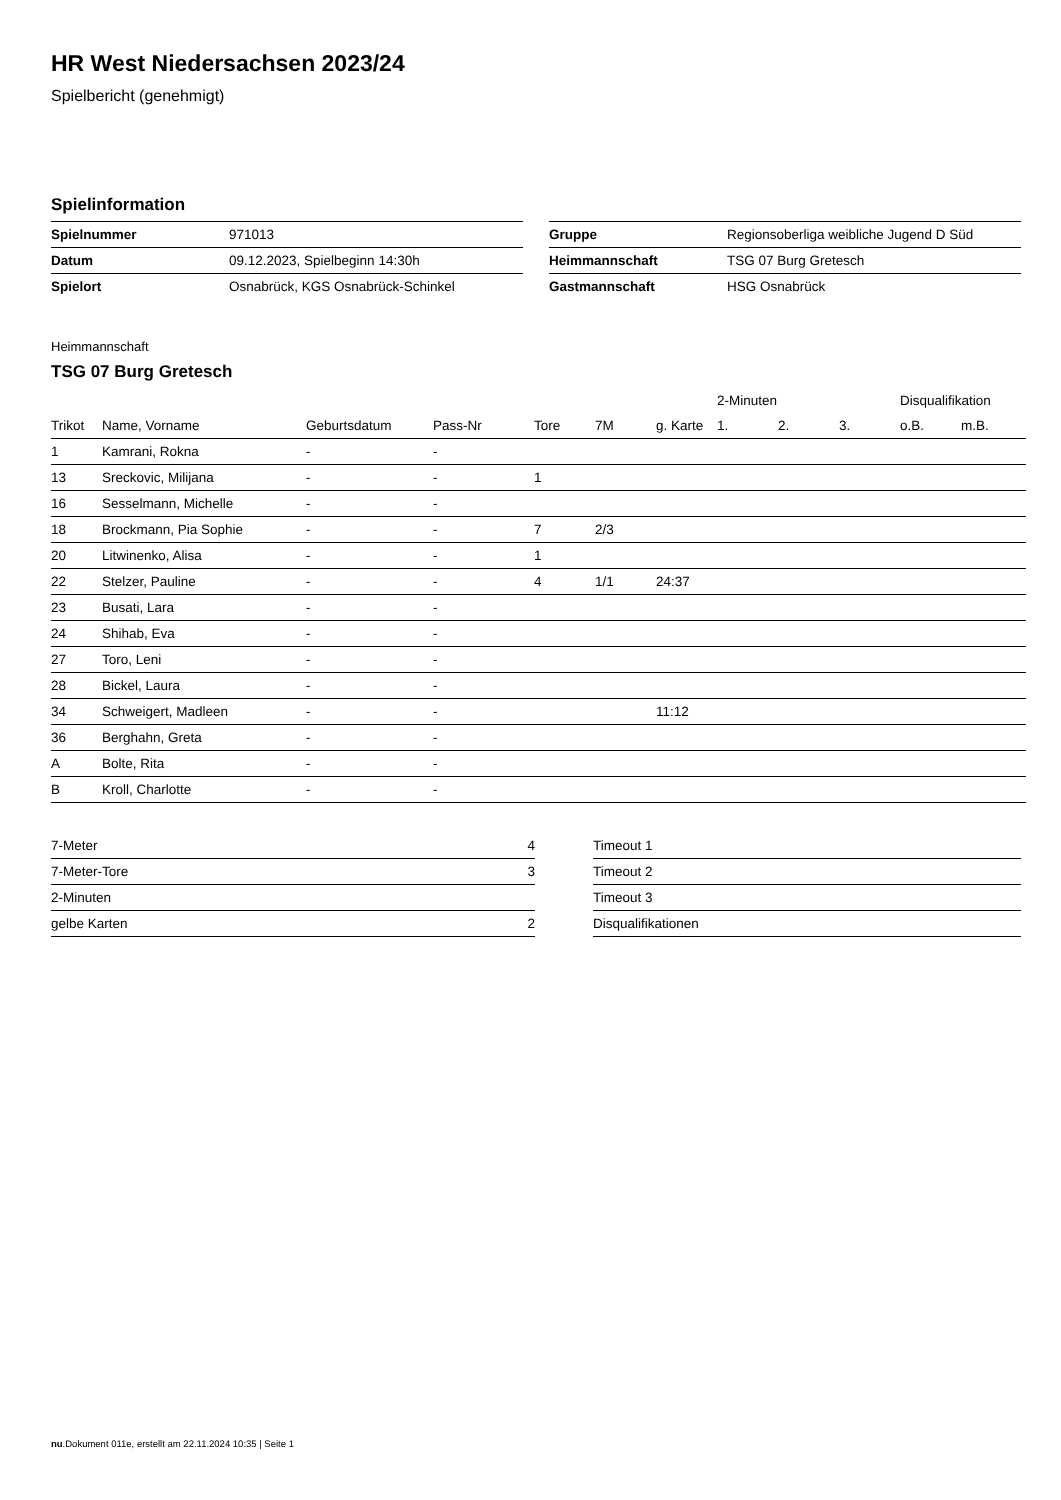HR West Niedersachsen 2023/24
Spielbericht (genehmigt)
Spielinformation
| Spielnummer | 971013 |
| Datum | 09.12.2023, Spielbeginn 14:30h |
| Spielort | Osnabrück, KGS Osnabrück-Schinkel |
| Gruppe | Regionsoberliga weibliche Jugend D Süd |
| Heimmannschaft | TSG 07 Burg Gretesch |
| Gastmannschaft | HSG Osnabrück |
Heimmannschaft
TSG 07 Burg Gretesch
| | | | | | | | 2-Minuten | | | Disqualifikation | |
| --- | --- | --- | --- | --- | --- | --- | --- | --- | --- | --- | --- |
| Trikot | Name, Vorname | Geburtsdatum | Pass-Nr | Tore | 7M | g. Karte | 1. | 2. | 3. | o.B. | m.B. |
| 1 | Kamrani, Rokna | - | - | | | | | | | | |
| 13 | Sreckovic, Milijana | - | - | 1 | | | | | | | |
| 16 | Sesselmann, Michelle | - | - | | | | | | | | |
| 18 | Brockmann, Pia Sophie | - | - | 7 | 2/3 | | | | | | |
| 20 | Litwinenko, Alisa | - | - | 1 | | | | | | | |
| 22 | Stelzer, Pauline | - | - | 4 | 1/1 | 24:37 | | | | | |
| 23 | Busati, Lara | - | - | | | | | | | | |
| 24 | Shihab, Eva | - | - | | | | | | | | |
| 27 | Toro, Leni | - | - | | | | | | | | |
| 28 | Bickel, Laura | - | - | | | | | | | | |
| 34 | Schweigert, Madleen | - | - | | | 11:12 | | | | | |
| 36 | Berghahn, Greta | - | - | | | | | | | | |
| A | Bolte, Rita | - | - | | | | | | | | |
| B | Kroll, Charlotte | - | - | | | | | | | | |
| 7-Meter | 4 |
| 7-Meter-Tore | 3 |
| 2-Minuten | |
| gelbe Karten | 2 |
| Timeout 1 |
| Timeout 2 |
| Timeout 3 |
| Disqualifikationen |
nu.Dokument 011e, erstellt am 22.11.2024 10:35 | Seite 1